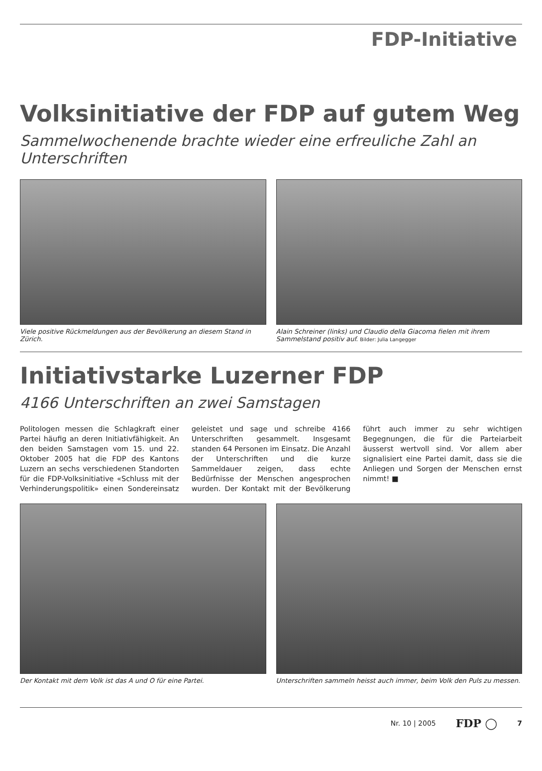FDP-Initiative
Volksinitiative der FDP auf gutem Weg
Sammelwochenende brachte wieder eine erfreuliche Zahl an Unterschriften
Viele positive Rückmeldungen aus der Bevölkerung an diesem Stand in Zürich.
Alain Schreiner (links) und Claudio della Giacoma fielen mit ihrem Sammelstand positiv auf. Bilder: Julia Langegger
Initiativstarke Luzerner FDP
4166 Unterschriften an zwei Samstagen
Politologen messen die Schlagkraft einer Partei häufig an deren Initiativfähigkeit. An den beiden Samstagen vom 15. und 22. Oktober 2005 hat die FDP des Kantons Luzern an sechs verschiedenen Standorten für die FDP-Volksinitiative «Schluss mit der Verhinderungspolitik» einen Sondereinsatz geleistet und sage und schreibe 4166 Unterschriften gesammelt. Insgesamt standen 64 Personen im Einsatz. Die Anzahl der Unterschriften und die kurze Sammeldauer zeigen, dass echte Bedürfnisse der Menschen angesprochen wurden. Der Kontakt mit der Bevölkerung führt auch immer zu sehr wichtigen Begegnungen, die für die Parteiarbeit äusserst wertvoll sind. Vor allem aber signalisiert eine Partei damit, dass sie die Anliegen und Sorgen der Menschen ernst nimmt! ■
Der Kontakt mit dem Volk ist das A und O für eine Partei.
Unterschriften sammeln heisst auch immer, beim Volk den Puls zu messen.
Nr. 10 | 2005 FDP ◯ 7